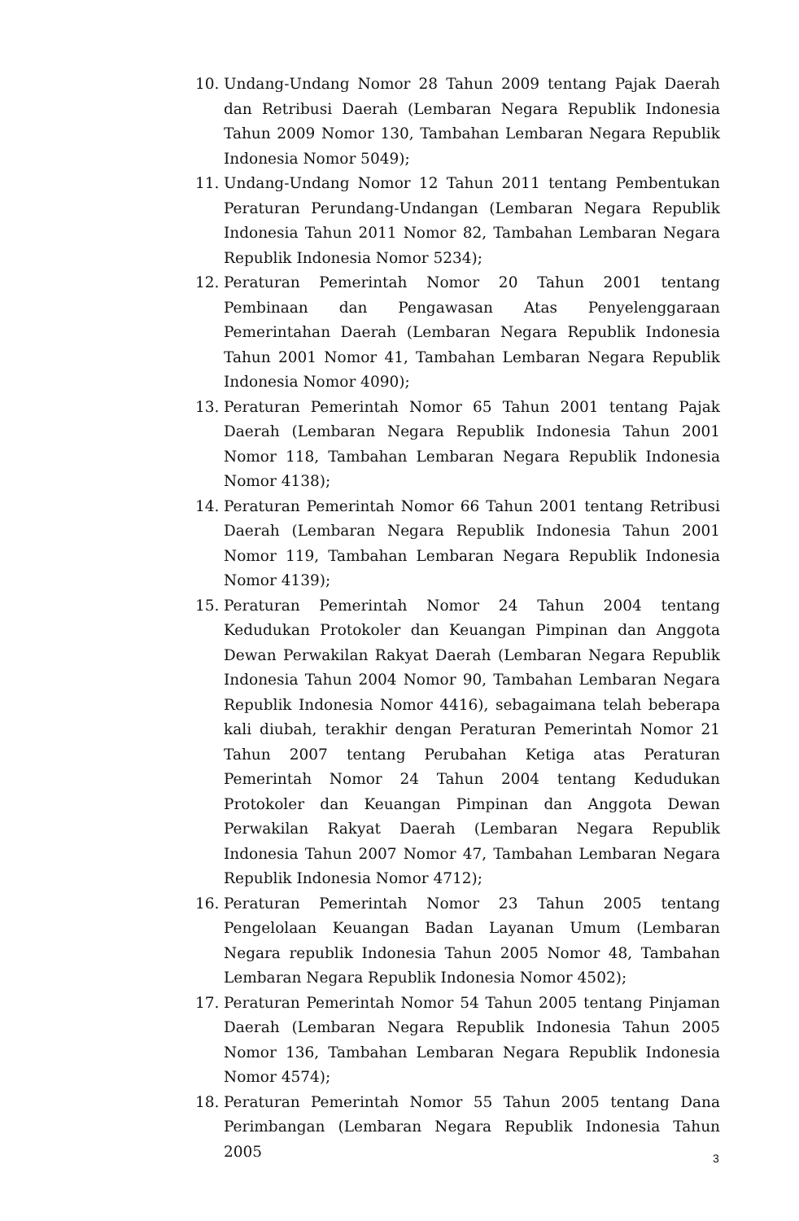10. Undang-Undang Nomor 28 Tahun 2009 tentang Pajak Daerah dan Retribusi Daerah (Lembaran Negara Republik Indonesia Tahun 2009 Nomor 130, Tambahan Lembaran Negara Republik Indonesia Nomor 5049);
11. Undang-Undang Nomor 12 Tahun 2011 tentang Pembentukan Peraturan Perundang-Undangan (Lembaran Negara Republik Indonesia Tahun 2011 Nomor 82, Tambahan Lembaran Negara Republik Indonesia Nomor 5234);
12. Peraturan Pemerintah Nomor 20 Tahun 2001 tentang Pembinaan dan Pengawasan Atas Penyelenggaraan Pemerintahan Daerah (Lembaran Negara Republik Indonesia Tahun 2001 Nomor 41, Tambahan Lembaran Negara Republik Indonesia Nomor 4090);
13. Peraturan Pemerintah Nomor 65 Tahun 2001 tentang Pajak Daerah (Lembaran Negara Republik Indonesia Tahun 2001 Nomor 118, Tambahan Lembaran Negara Republik Indonesia Nomor 4138);
14. Peraturan Pemerintah Nomor 66 Tahun 2001 tentang Retribusi Daerah (Lembaran Negara Republik Indonesia Tahun 2001 Nomor 119, Tambahan Lembaran Negara Republik Indonesia Nomor 4139);
15. Peraturan Pemerintah Nomor 24 Tahun 2004 tentang Kedudukan Protokoler dan Keuangan Pimpinan dan Anggota Dewan Perwakilan Rakyat Daerah (Lembaran Negara Republik Indonesia Tahun 2004 Nomor 90, Tambahan Lembaran Negara Republik Indonesia Nomor 4416), sebagaimana telah beberapa kali diubah, terakhir dengan Peraturan Pemerintah Nomor 21 Tahun 2007 tentang Perubahan Ketiga atas Peraturan Pemerintah Nomor 24 Tahun 2004 tentang Kedudukan Protokoler dan Keuangan Pimpinan dan Anggota Dewan Perwakilan Rakyat Daerah (Lembaran Negara Republik Indonesia Tahun 2007 Nomor 47, Tambahan Lembaran Negara Republik Indonesia Nomor 4712);
16. Peraturan Pemerintah Nomor 23 Tahun 2005 tentang Pengelolaan Keuangan Badan Layanan Umum (Lembaran Negara republik Indonesia Tahun 2005 Nomor 48, Tambahan Lembaran Negara Republik Indonesia Nomor 4502);
17. Peraturan Pemerintah Nomor 54 Tahun 2005 tentang Pinjaman Daerah (Lembaran Negara Republik Indonesia Tahun 2005 Nomor 136, Tambahan Lembaran Negara Republik Indonesia Nomor 4574);
18. Peraturan Pemerintah Nomor 55 Tahun 2005 tentang Dana Perimbangan (Lembaran Negara Republik Indonesia Tahun 2005
3